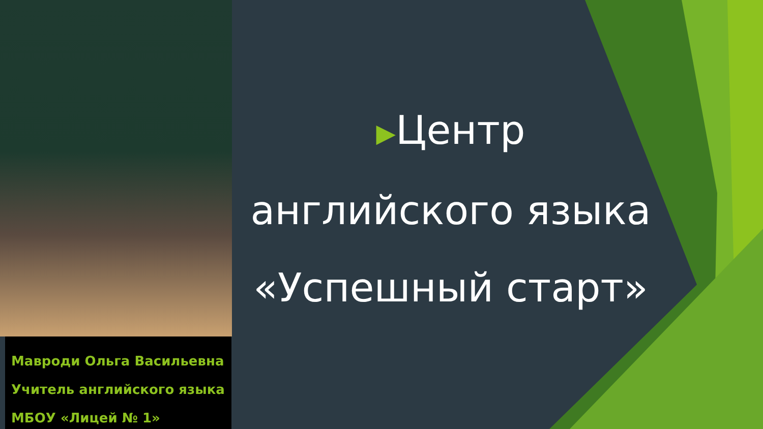Мавроди Ольга Васильевна
Учитель английского языка
МБОУ «Лицей № 1»
▶Центр
английского языка
«Успешный старт»